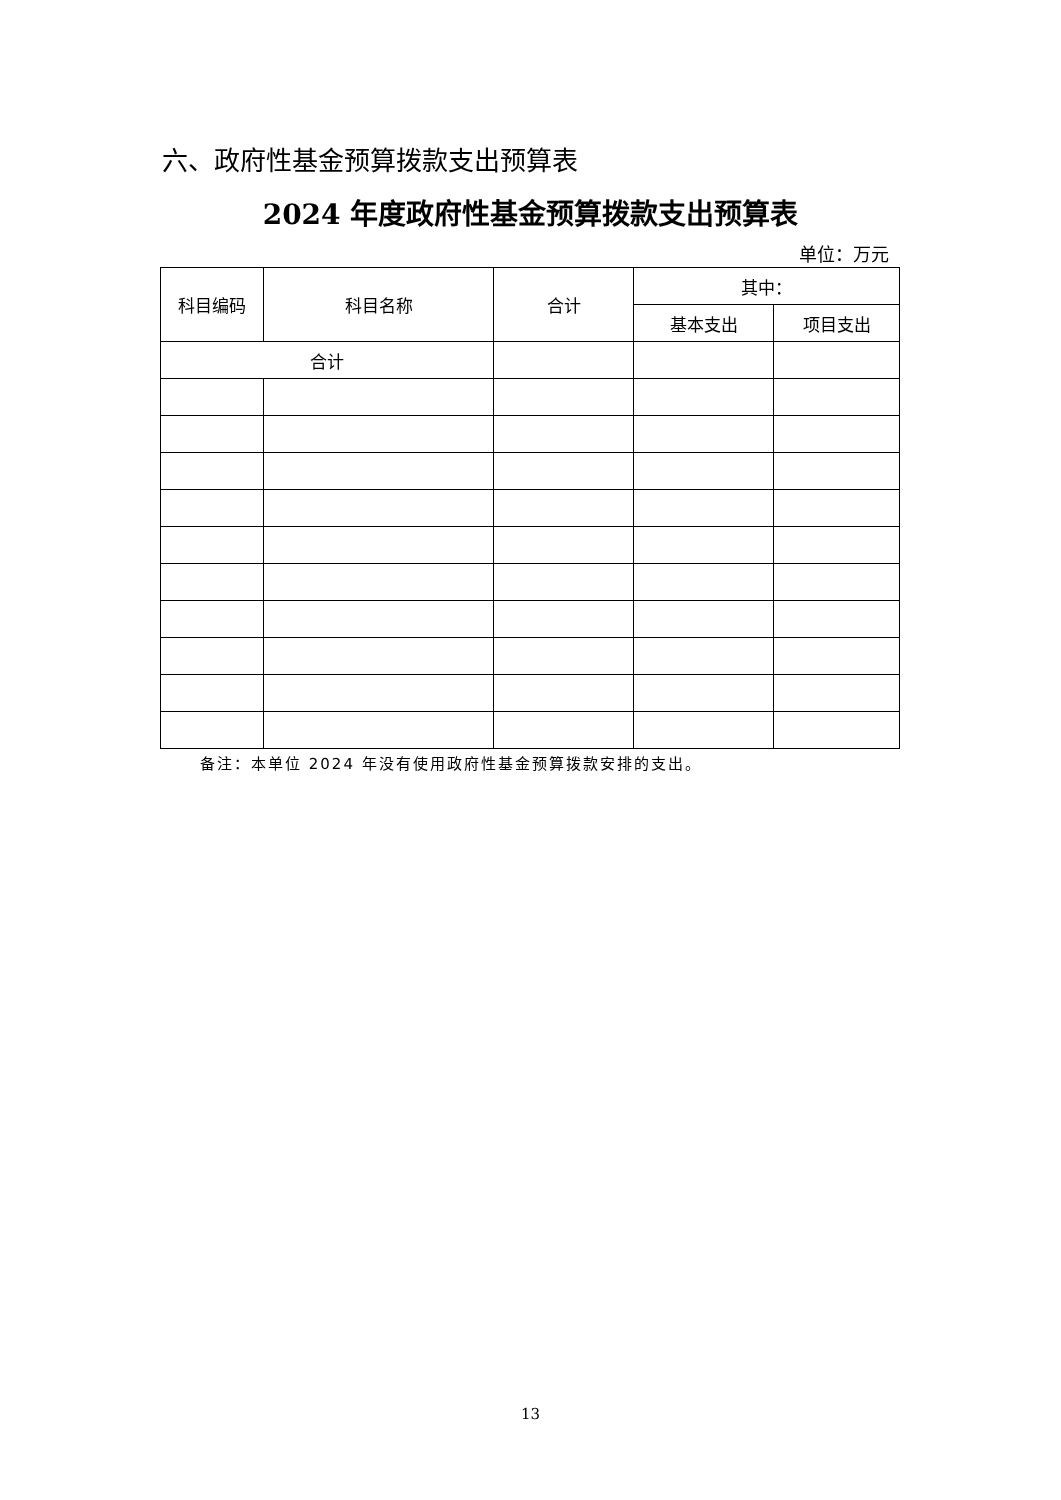六、政府性基金预算拨款支出预算表
2024 年度政府性基金预算拨款支出预算表
单位：万元
| 科目编码 | 科目名称 | 合计 | 其中： | |
| --- | --- | --- | --- | --- |
| | | | 基本支出 | 项目支出 |
| 合计 | | | | |
备注：本单位 2024 年没有使用政府性基金预算拨款安排的支出。
13